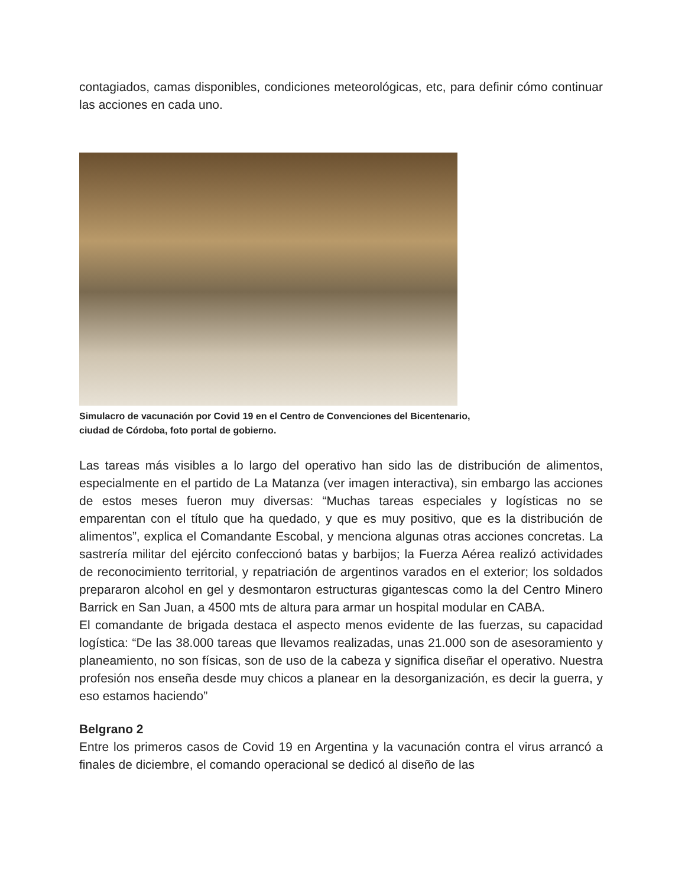contagiados, camas disponibles, condiciones meteorológicas, etc, para definir cómo continuar las acciones en cada uno.
Simulacro de vacunación por Covid 19 en el Centro de Convenciones del Bicentenario, ciudad de Córdoba, foto portal de gobierno.
Las tareas más visibles a lo largo del operativo han sido las de distribución de alimentos, especialmente en el partido de La Matanza (ver imagen interactiva), sin embargo las acciones de estos meses fueron muy diversas: “Muchas tareas especiales y logísticas no se emparentan con el título que ha quedado, y que es muy positivo, que es la distribución de alimentos”, explica el Comandante Escobal, y menciona algunas otras acciones concretas. La sastrería militar del ejército confeccionó batas y barbijos; la Fuerza Aérea realizó actividades de reconocimiento territorial, y repatriación de argentinos varados en el exterior; los soldados prepararon alcohol en gel y desmontaron estructuras gigantescas como la del Centro Minero Barrick en San Juan, a 4500 mts de altura para armar un hospital modular en CABA.
El comandante de brigada destaca el aspecto menos evidente de las fuerzas, su capacidad logística: “De las 38.000 tareas que llevamos realizadas, unas 21.000 son de asesoramiento y planeamiento, no son físicas, son de uso de la cabeza y significa diseñar el operativo. Nuestra profesión nos enseña desde muy chicos a planear en la desorganización, es decir la guerra, y eso estamos haciendo”
Belgrano 2
Entre los primeros casos de Covid 19 en Argentina y la vacunación contra el virus arrancó a finales de diciembre, el comando operacional se dedicó al diseño de las